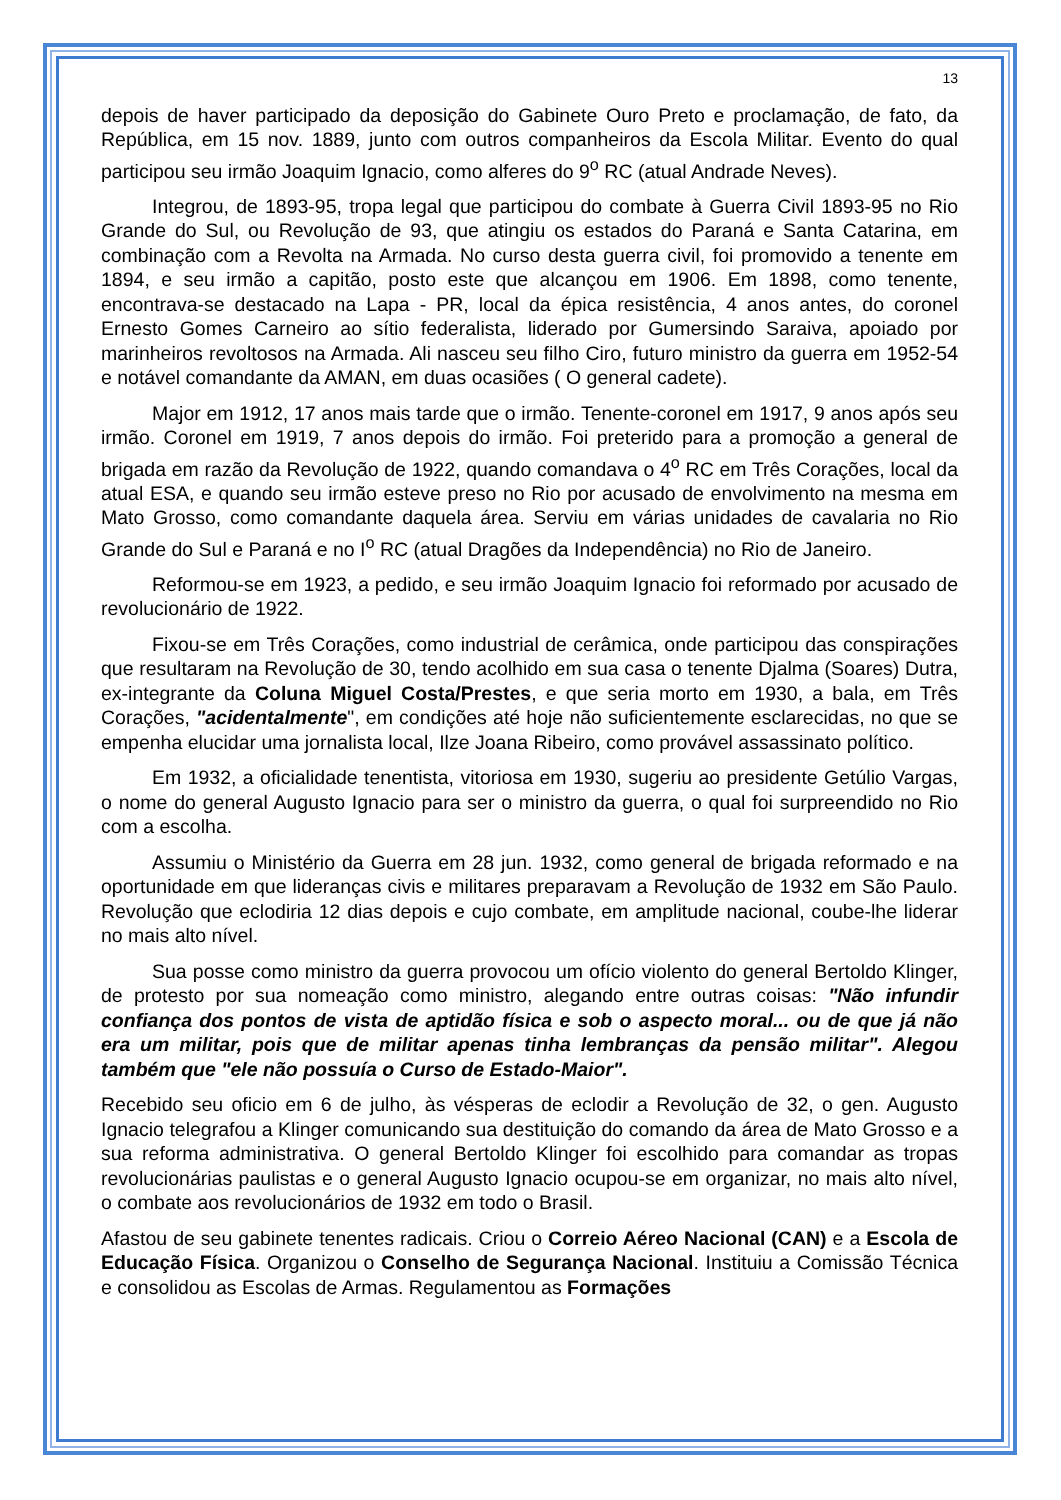13
depois de haver participado da deposição do Gabinete Ouro Preto e proclamação, de fato, da República, em 15 nov. 1889, junto com outros companheiros da Escola Militar. Evento do qual participou seu irmão Joaquim Ignacio, como alferes do 9<sup>o</sup> RC (atual Andrade Neves).
Integrou, de 1893-95, tropa legal que participou do combate à Guerra Civil 1893-95 no Rio Grande do Sul, ou Revolução de 93, que atingiu os estados do Paraná e Santa Catarina, em combinação com a Revolta na Armada. No curso desta guerra civil, foi promovido a tenente em 1894, e seu irmão a capitão, posto este que alcançou em 1906. Em 1898, como tenente, encontrava-se destacado na Lapa - PR, local da épica resistência, 4 anos antes, do coronel Ernesto Gomes Carneiro ao sítio federalista, liderado por Gumersindo Saraiva, apoiado por marinheiros revoltosos na Armada. Ali nasceu seu filho Ciro, futuro ministro da guerra em 1952-54 e notável comandante da AMAN, em duas ocasiões ( O general cadete).
Major em 1912, 17 anos mais tarde que o irmão. Tenente-coronel em 1917, 9 anos após seu irmão. Coronel em 1919, 7 anos depois do irmão. Foi preterido para a promoção a general de brigada em razão da Revolução de 1922, quando comandava o 4<sup>o</sup> RC em Três Corações, local da atual ESA, e quando seu irmão esteve preso no Rio por acusado de envolvimento na mesma em Mato Grosso, como comandante daquela área. Serviu em várias unidades de cavalaria no Rio Grande do Sul e Paraná e no I<sup>o</sup> RC (atual Dragões da Independência) no Rio de Janeiro.
Reformou-se em 1923, a pedido, e seu irmão Joaquim Ignacio foi reformado por acusado de revolucionário de 1922.
Fixou-se em Três Corações, como industrial de cerâmica, onde participou das conspirações que resultaram na Revolução de 30, tendo acolhido em sua casa o tenente Djalma (Soares) Dutra, ex-integrante da Coluna Miguel Costa/Prestes, e que seria morto em 1930, a bala, em Três Corações, "acidentalmente", em condições até hoje não suficientemente esclarecidas, no que se empenha elucidar uma jornalista local, Ilze Joana Ribeiro, como provável assassinato político.
Em 1932, a oficialidade tenentista, vitoriosa em 1930, sugeriu ao presidente Getúlio Vargas, o nome do general Augusto Ignacio para ser o ministro da guerra, o qual foi surpreendido no Rio com a escolha.
Assumiu o Ministério da Guerra em 28 jun. 1932, como general de brigada reformado e na oportunidade em que lideranças civis e militares preparavam a Revolução de 1932 em São Paulo. Revolução que eclodiria 12 dias depois e cujo combate, em amplitude nacional, coube-lhe liderar no mais alto nível.
Sua posse como ministro da guerra provocou um ofício violento do general Bertoldo Klinger, de protesto por sua nomeação como ministro, alegando entre outras coisas: "Não infundir confiança dos pontos de vista de aptidão física e sob o aspecto moral... ou de que já não era um militar, pois que de militar apenas tinha lembranças da pensão militar". Alegou também que "ele não possuía o Curso de Estado-Maior".
Recebido seu oficio em 6 de julho, às vésperas de eclodir a Revolução de 32, o gen. Augusto Ignacio telegrafou a Klinger comunicando sua destituição do comando da área de Mato Grosso e a sua reforma administrativa. O general Bertoldo Klinger foi escolhido para comandar as tropas revolucionárias paulistas e o general Augusto Ignacio ocupou-se em organizar, no mais alto nível, o combate aos revolucionários de 1932 em todo o Brasil.
Afastou de seu gabinete tenentes radicais. Criou o Correio Aéreo Nacional (CAN) e a Escola de Educação Física. Organizou o Conselho de Segurança Nacional. Instituiu a Comissão Técnica e consolidou as Escolas de Armas. Regulamentou as Formações